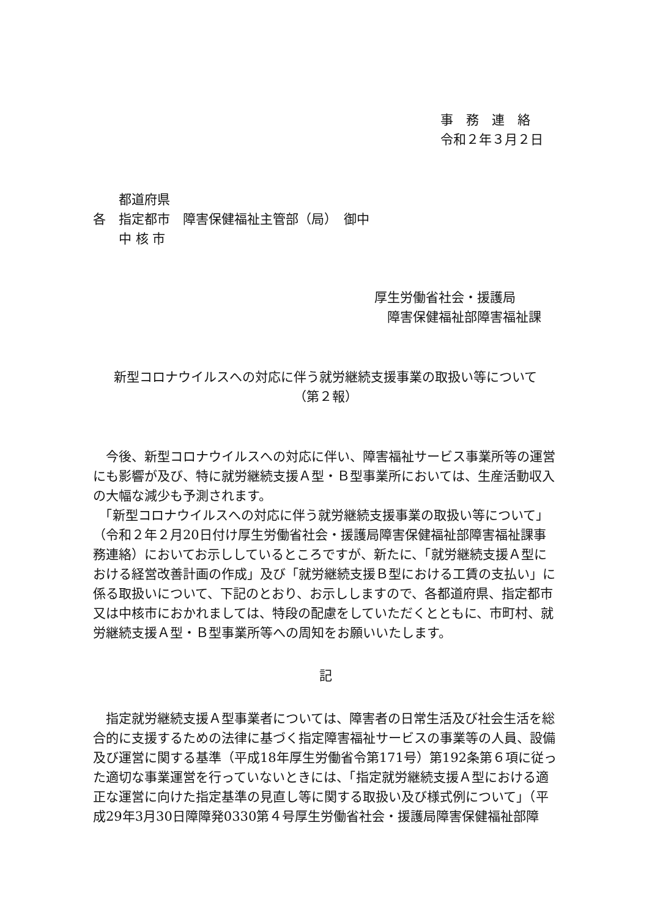事　務　連　絡
令和２年３月２日
　　都道府県
各　指定都市　障害保健福祉主管部（局）　御中
　　中 核 市
厚生労働省社会・援護局
　障害保健福祉部障害福祉課
新型コロナウイルスへの対応に伴う就労継続支援事業の取扱い等について
（第２報）
　今後、新型コロナウイルスへの対応に伴い、障害福祉サービス事業所等の運営にも影響が及び、特に就労継続支援Ａ型・Ｂ型事業所においては、生産活動収入の大幅な減少も予測されます。
　「新型コロナウイルスへの対応に伴う就労継続支援事業の取扱い等について」（令和２年２月20日付け厚生労働省社会・援護局障害保健福祉部障害福祉課事務連絡）においてお示ししているところですが、新たに、「就労継続支援Ａ型における経営改善計画の作成」及び「就労継続支援Ｂ型における工賃の支払い」に係る取扱いについて、下記のとおり、お示ししますので、各都道府県、指定都市又は中核市におかれましては、特段の配慮をしていただくとともに、市町村、就労継続支援Ａ型・Ｂ型事業所等への周知をお願いいたします。
記
　指定就労継続支援Ａ型事業者については、障害者の日常生活及び社会生活を総合的に支援するための法律に基づく指定障害福祉サービスの事業等の人員、設備及び運営に関する基準（平成18年厚生労働省令第171号）第192条第６項に従った適切な事業運営を行っていないときには、「指定就労継続支援Ａ型における適正な運営に向けた指定基準の見直し等に関する取扱い及び様式例について」（平成29年3月30日障障発0330第４号厚生労働省社会・援護局障害保健福祉部障